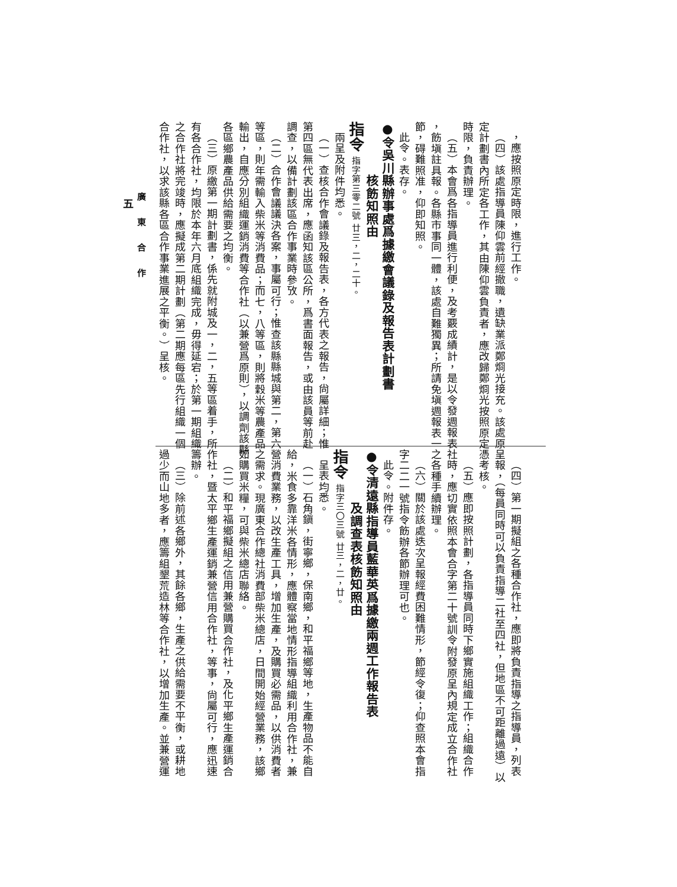，應按照原定時限，進行工作。
（四）該處指導員陳仰雲前經撤職，遺缺業派鄭烱光接充。該處原
定計劃書內所定各工作，其由陳仰雲負責者，應改歸鄭烱光按照原定
時限，負責辦理。
（五）本會爲各指導員進行利便，及考覈成績計，是以令發週報表
，飭塡註具報。各縣市事同一體，該處自難獨異；所請免塡週報表一
節，碍難照准，仰即知照。
此令。表存。
●令吳川縣辦事處爲據繳會議錄及報告表計劃書
核飭知照由
指令 指字第三零二號 廿三，二，二十。
兩呈及附件均悉。
（一）查核合作會議錄及報告表，各方代表之報告，尙屬詳細；惟
第四區無代表出席，應函知該區公所，爲書面報告，或由該員等前赴
調查，以備計劃該區合作事業時參攷。
（二）合作會議議決各案，事屬可行；惟查該縣縣城與第二，第六
等區，則年需輸入柴米等消費品；而七，八等區，則將穀米等農產品
輸出，自應分別組織運銷消費等合作社（以兼營爲原則），以調劑該縣
各區鄉農產品供給需要之均衡。
（三）原繳第一期計劃書，係先就附城及一，二，五等區着手，所
有各合作社，均限於本年六月底組織完成，毋得延宕；於第一期組織
之合作社將完竣時，應擬成第二期計劃（第二期應每區先行組織一個
合作社，以求該縣各區合作事業進展之平衡。）呈核。
（四）第一期擬組之各種合作社，應即將負責指導之指導員，列表
呈報，（每員同時可以負責指導二社至四社，但地區不可距離過遠）以
憑考核。
（五）應即按照計劃，各指導員同時下鄉實施組織工作；組織合作
社時，應切實依照本會合字第二十號訓令附發原呈內規定成立合作社
之各種手續辦理。
（六）關於該處迭次呈報經費困難情形，節經令復；仰查照本會指
字二二一號指令飭辦各節辦理可也。
此令。附件存。
●令清遠縣指導員藍華英爲據繳兩週工作報告表
及調查表核飭知照由
指令 指字三〇三號 廿三，二，廿。
呈表均悉。
（一）石角鎭，街寧鄉，保南鄉，和平福鄉等地，生產物品不能自
給，米食多靠洋米各情形，應體察當地情形指導組織利用合作社，兼
營消費業務，以改生產工具，增加生產，及購買必需品，以供消費者
之需求。現廣東合作總社消費部柴米總店，日間開始經營業務，該鄉
如購買米糧，可與柴米總店聯絡。
（二）和平福鄉擬組之信用兼營購買合作社，及化平鄉生產運銷合
作社，暨太平鄉生產運銷兼營信用合作社，等事，尙屬可行，應迅速
籌辦。
（三）除前述各鄉外，其餘各鄉，生產之供給需要不平衡，或耕地
過少而山地多者，應籌組墾荒造林等合作社，以增加生產。並兼營運
廣東合作
五